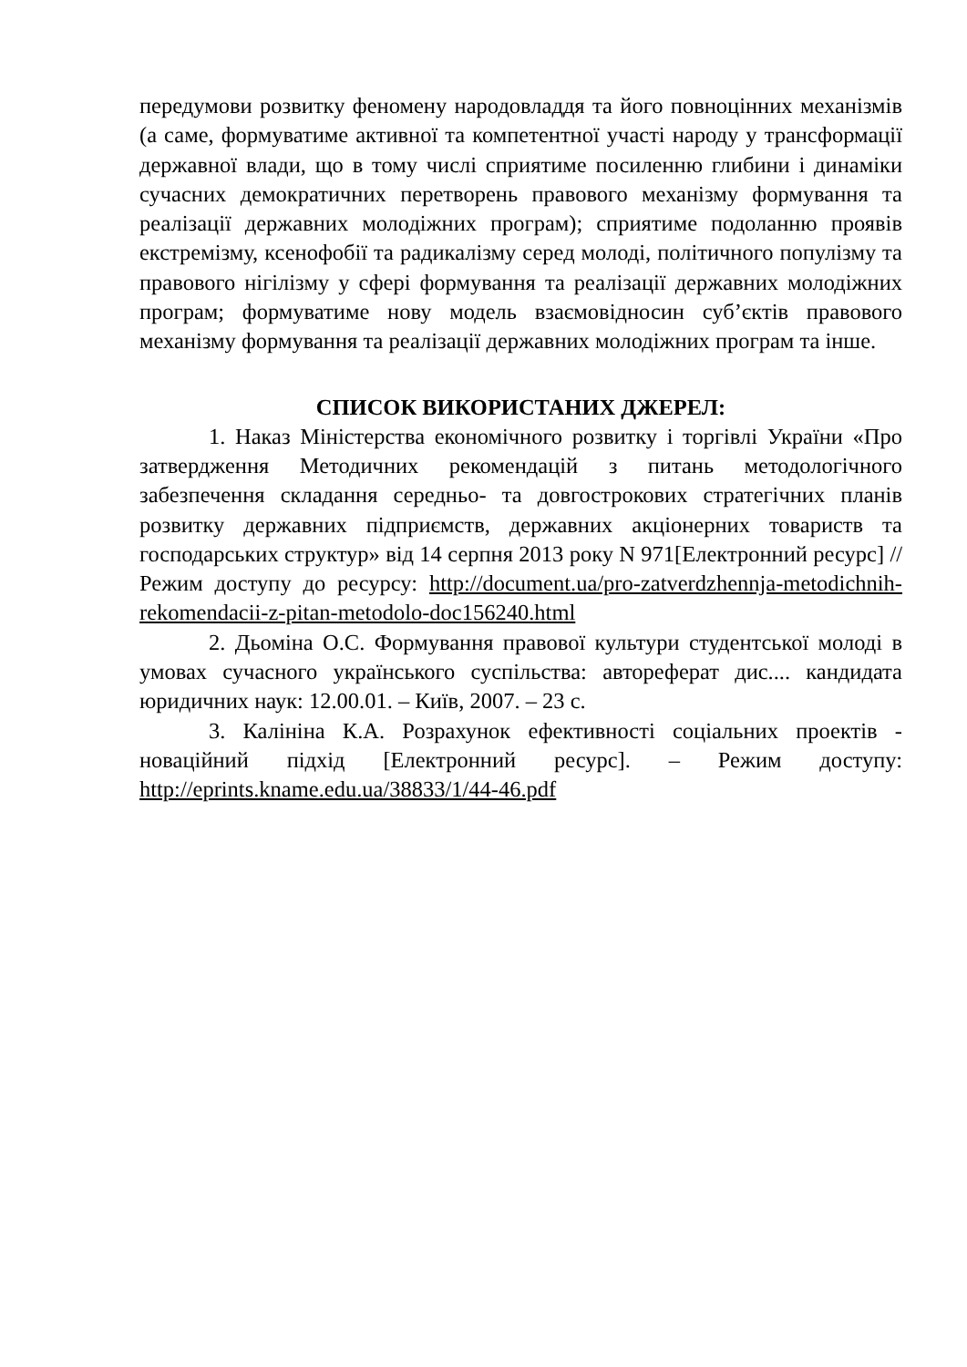передумови розвитку феномену народовладдя та його повноцінних механізмів (а саме, формуватиме активної та компетентної участі народу у трансформації державної влади, що в тому числі сприятиме посиленню глибини і динаміки сучасних демократичних перетворень правового механізму формування та реалізації державних молодіжних програм); сприятиме подоланню проявів екстремізму, ксенофобії та радикалізму серед молоді, політичного популізму та правового нігілізму у сфері формування та реалізації державних молодіжних програм; формуватиме нову модель взаємовідносин суб’єктів правового механізму формування та реалізації державних молодіжних програм та інше.
СПИСОК ВИКОРИСТАНИХ ДЖЕРЕЛ:
1. Наказ Міністерства економічного розвитку і торгівлі України «Про затвердження Методичних рекомендацій з питань методологічного забезпечення складання середньо- та довгострокових стратегічних планів розвитку державних підприємств, державних акціонерних товариств та господарських структур» від 14 серпня 2013 року N 971[Електронний ресурс] // Режим доступу до ресурсу: http://document.ua/pro-zatverdzhennja-metodichnih-rekomendacii-z-pitan-metodolo-doc156240.html
2. Дьоміна О.С. Формування правової культури студентської молоді в умовах сучасного українського суспільства: автореферат дис.... кандидата юридичних наук: 12.00.01. – Київ, 2007. – 23 с.
3. Калініна К.А. Розрахунок ефективності соціальних проектів - новаційний підхід [Електронний ресурс]. – Режим доступу: http://eprints.kname.edu.ua/38833/1/44-46.pdf